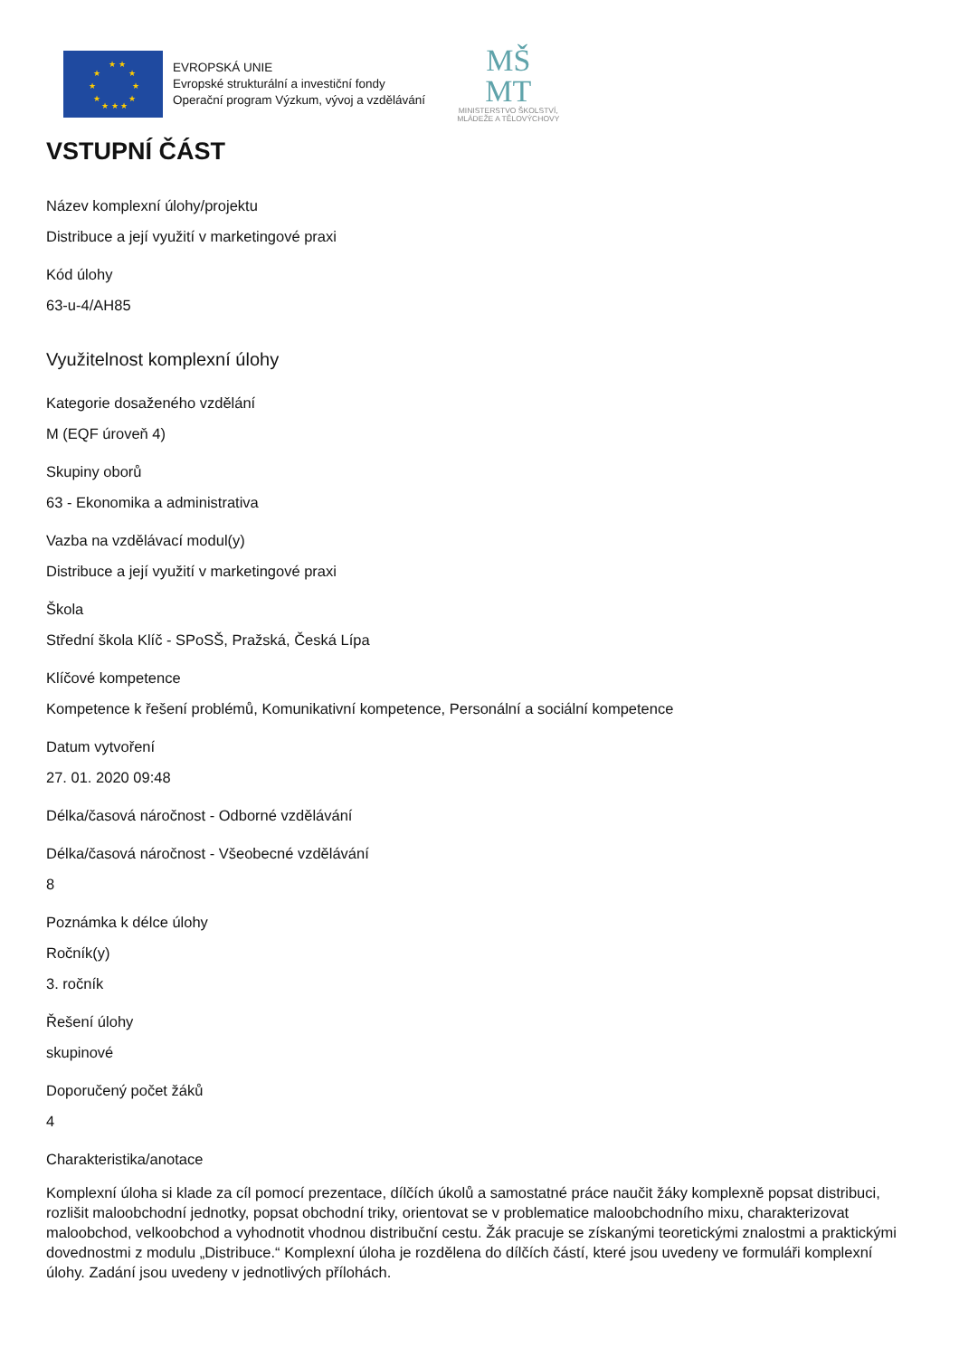★ ★
★
★
★
★
★
★
★ ★ ★
EVROPSKÁ UNIE
Evropské strukturální a investiční fondy
Operační program Výzkum, vývoj a vzdělávání
MŠ
MT
MINISTERSTVO ŠKOLSTVÍ,
MLÁDEŽE A TĚLOVÝCHOVY
VSTUPNÍ ČÁST
Název komplexní úlohy/projektu
Distribuce a její využití v marketingové praxi
Kód úlohy
63-u-4/AH85
Využitelnost komplexní úlohy
Kategorie dosaženého vzdělání
M (EQF úroveň 4)
Skupiny oborů
63 - Ekonomika a administrativa
Vazba na vzdělávací modul(y)
Distribuce a její využití v marketingové praxi
Škola
Střední škola Klíč - SPoSŠ, Pražská, Česká Lípa
Klíčové kompetence
Kompetence k řešení problémů, Komunikativní kompetence, Personální a sociální kompetence
Datum vytvoření
27. 01. 2020 09:48
Délka/časová náročnost - Odborné vzdělávání
Délka/časová náročnost - Všeobecné vzdělávání
8
Poznámka k délce úlohy
Ročník(y)
3. ročník
Řešení úlohy
skupinové
Doporučený počet žáků
4
Charakteristika/anotace
Komplexní úloha si klade za cíl pomocí prezentace, dílčích úkolů a samostatné práce naučit žáky komplexně popsat distribuci, rozlišit maloobchodní jednotky, popsat obchodní triky, orientovat se v problematice maloobchodního mixu, charakterizovat maloobchod, velkoobchod a vyhodnotit vhodnou distribuční cestu. Žák pracuje se získanými teoretickými znalostmi a praktickými dovednostmi z modulu „Distribuce.“ Komplexní úloha je rozdělena do dílčích částí, které jsou uvedeny ve formuláři komplexní úlohy. Zadání jsou uvedeny v jednotlivých přílohách.